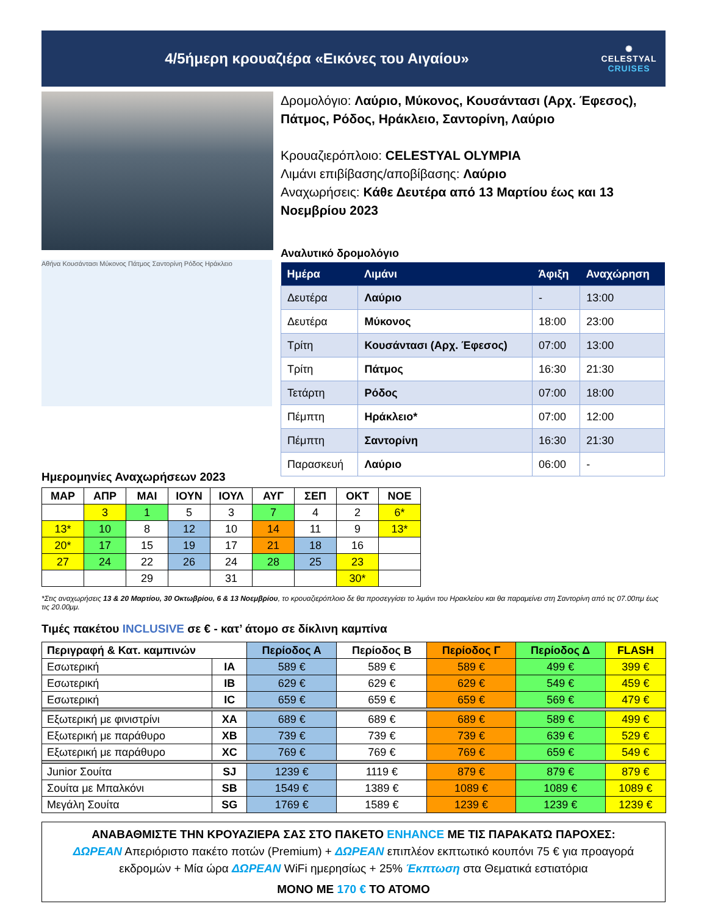4/5ήμερη κρουαζιέρα «Εικόνες του Αιγαίου»
✺
CELESTYAL
CRUISES
Αθήνα Κουσάντασι Μύκονος Πάτμος Σαντορίνη Ρόδος Ηράκλειο
Δρομολόγιο: Λαύριο, Μύκονος, Κουσάντασι (Αρχ. Έφεσος), Πάτμος, Ρόδος, Ηράκλειο, Σαντορίνη, Λαύριο
Κρουαζιερόπλοιο: CELESTYAL OLYMPIA
Λιμάνι επιβίβασης/αποβίβασης: Λαύριο
Αναχωρήσεις: Κάθε Δευτέρα από 13 Μαρτίου έως και 13 Νοεμβρίου 2023
Αναλυτικό δρομολόγιο
| Ημέρα | Λιμάνι | Άφιξη | Αναχώρηση |
| --- | --- | --- | --- |
| Δευτέρα | Λαύριο | - | 13:00 |
| Δευτέρα | Μύκονος | 18:00 | 23:00 |
| Τρίτη | Κουσάντασι (Αρχ. Έφεσος) | 07:00 | 13:00 |
| Τρίτη | Πάτμος | 16:30 | 21:30 |
| Τετάρτη | Ρόδος | 07:00 | 18:00 |
| Πέμπτη | Ηράκλειο* | 07:00 | 12:00 |
| Πέμπτη | Σαντορίνη | 16:30 | 21:30 |
| Παρασκευή | Λαύριο | 06:00 | - |
Ημερομηνίες Αναχωρήσεων 2023
| ΜΑΡ | ΑΠΡ | ΜΑΙ | ΙΟΥΝ | ΙΟΥΛ | ΑΥΓ | ΣΕΠ | ΟΚΤ | ΝΟΕ |
| | 3 | 1 | 5 | 3 | 7 | 4 | 2 | 6* |
| 13* | 10 | 8 | 12 | 10 | 14 | 11 | 9 | 13* |
| 20* | 17 | 15 | 19 | 17 | 21 | 18 | 16 | |
| 27 | 24 | 22 | 26 | 24 | 28 | 25 | 23 | |
| | | 29 | | 31 | | | 30* | |
*Στις αναχωρήσεις 13 & 20 Μαρτίου, 30 Οκτωβρίου, 6 & 13 Νοεμβρίου, το κρουαζιερόπλοιο δε θα προσεγγίσει το λιμάνι του Ηρακλείου και θα παραμείνει στη Σαντορίνη από τις 07.00πμ έως τις 20.00μμ.
Τιμές πακέτου INCLUSIVE σε € - κατ’ άτομο σε δίκλινη καμπίνα
| Περιγραφή & Κατ. καμπινών | | Περίοδος Α | Περίοδος Β | Περίοδος Γ | Περίοδος Δ | FLASH |
| --- | --- | --- | --- | --- | --- | --- |
| Εσωτερική | IA | 589 € | 589 € | 589 € | 499 € | 399 € |
| Εσωτερική | IB | 629 € | 629 € | 629 € | 549 € | 459 € |
| Εσωτερική | IC | 659 € | 659 € | 659 € | 569 € | 479 € |
| Εξωτερική με φινιστρίνι | XA | 689 € | 689 € | 689 € | 589 € | 499 € |
| Εξωτερική με παράθυρο | XB | 739 € | 739 € | 739 € | 639 € | 529 € |
| Εξωτερική με παράθυρο | XC | 769 € | 769 € | 769 € | 659 € | 549 € |
| Junior Σουίτα | SJ | 1239 € | 1119 € | 879 € | 879 € | 879 € |
| Σουίτα με Μπαλκόνι | SB | 1549 € | 1389 € | 1089 € | 1089 € | 1089 € |
| Μεγάλη Σουίτα | SG | 1769 € | 1589 € | 1239 € | 1239 € | 1239 € |
ΑΝΑΒΑΘΜΙΣΤΕ ΤΗΝ ΚΡΟΥΑΖΙΕΡΑ ΣΑΣ ΣΤΟ ΠΑΚΕΤΟ ENHANCE ΜΕ ΤΙΣ ΠΑΡΑΚΑΤΩ ΠΑΡΟΧΕΣ:
ΔΩΡΕΑΝ Απεριόριστο πακέτο ποτών (Premium) + ΔΩΡΕΑΝ επιπλέον εκπτωτικό κουπόνι 75 € για προαγορά εκδρομών + Μία ώρα ΔΩΡΕΑΝ WiFi ημερησίως + 25% Έκπτωση στα Θεματικά εστιατόρια
ΜΟΝΟ ΜΕ 170 € ΤΟ ΑΤΟΜΟ